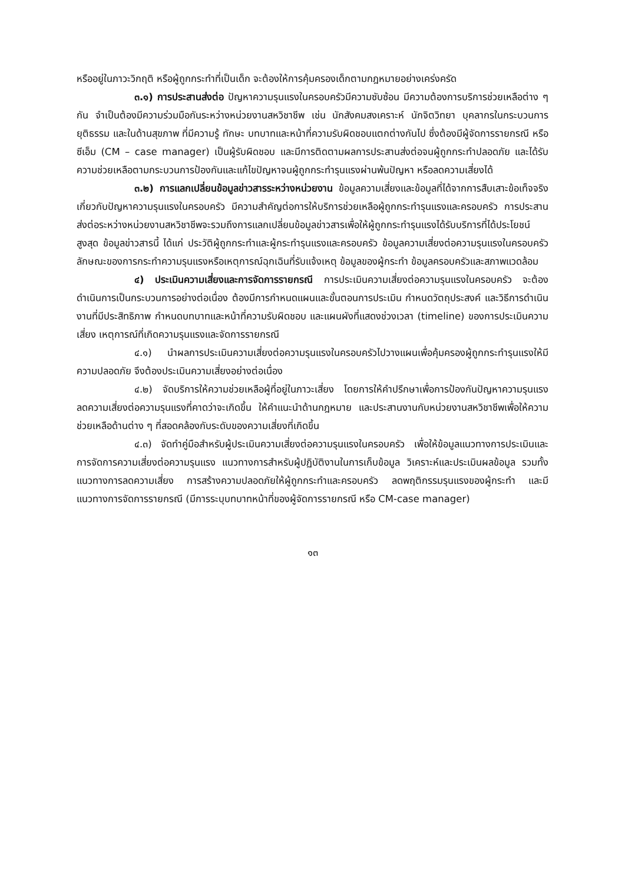หรืออยู่ในภาวะวิกฤติ หรือผู้ถูกกระทำที่เป็นเด็ก จะต้องให้การคุ้มครองเด็กตามกฎหมายอย่างเคร่งครัด
๓.๑) การประสานส่งต่อ ปัญหาความรุนแรงในครอบครัวมีความซับซ้อน มีความต้องการบริการช่วยเหลือต่าง ๆ กัน จำเป็นต้องมีความร่วมมือกันระหว่างหน่วยงานสหวิชาชีพ เช่น นักสังคมสงเคราะห์ นักจิตวิทยา บุคลากรในกระบวนการยุติธรรม และในด้านสุขภาพ ที่มีความรู้ ทักษะ บทบาทและหน้าที่ความรับผิดชอบแตกต่างกันไป ซึ่งต้องมีผู้จัดการรายกรณี หรือซีเอ็ม (CM – case manager) เป็นผู้รับผิดชอบ และมีการติดตามผลการประสานส่งต่อจนผู้ถูกกระทำปลอดภัย และได้รับความช่วยเหลือตามกระบวนการป้องกันและแก้ไขปัญหาจนผู้ถูกกระทำรุนแรงผ่านพ้นปัญหา หรือลดความเสี่ยงได้
๓.๒) การแลกเปลี่ยนข้อมูลข่าวสารระหว่างหน่วยงาน ข้อมูลความเสี่ยงและข้อมูลที่ได้จากการสืบเสาะข้อเท็จจริงเกี่ยวกับปัญหาความรุนแรงในครอบครัว มีความสำคัญต่อการให้บริการช่วยเหลือผู้ถูกกระทำรุนแรงและครอบครัว การประสานส่งต่อระหว่างหน่วยงานสหวิชาชีพจะรวมถึงการแลกเปลี่ยนข้อมูลข่าวสารเพื่อให้ผู้ถูกกระทำรุนแรงได้รับบริการที่ได้ประโยชน์สูงสุด ข้อมูลข่าวสารนี้ ได้แก่ ประวัติผู้ถูกกระทำและผู้กระทำรุนแรงและครอบครัว ข้อมูลความเสี่ยงต่อความรุนแรงในครอบครัว ลักษณะของการกระทำความรุนแรงหรือเหตุการณ์ฉุกเฉินที่รับแจ้งเหตุ ข้อมูลของผู้กระทำ ข้อมูลครอบครัวและสภาพแวดล้อม
๔) ประเมินความเสี่ยงและการจัดการรายกรณี การประเมินความเสี่ยงต่อความรุนแรงในครอบครัว จะต้องดำเนินการเป็นกระบวนการอย่างต่อเนื่อง ต้องมีการกำหนดแผนและขั้นตอนการประเมิน กำหนดวัตถุประสงค์ และวิธีการดำเนินงานที่มีประสิทธิภาพ กำหนดบทบาทและหน้าที่ความรับผิดชอบ และแผนผังที่แสดงช่วงเวลา (timeline) ของการประเมินความเสี่ยง เหตุการณ์ที่เกิดความรุนแรงและจัดการรายกรณี
๔.๑) นำผลการประเมินความเสี่ยงต่อความรุนแรงในครอบครัวไปวางแผนเพื่อคุ้มครองผู้ถูกกระทำรุนแรงให้มีความปลอดภัย จึงต้องประเมินความเสี่ยงอย่างต่อเนื่อง
๔.๒) จัดบริการให้ความช่วยเหลือผู้ที่อยู่ในภาวะเสี่ยง โดยการให้คำปรึกษาเพื่อการป้องกันปัญหาความรุนแรง ลดความเสี่ยงต่อความรุนแรงที่คาดว่าจะเกิดขึ้น ให้คำแนะนำด้านกฎหมาย และประสานงานกับหน่วยงานสหวิชาชีพเพื่อให้ความช่วยเหลือด้านต่าง ๆ ที่สอดคล้องกับระดับของความเสี่ยงที่เกิดขึ้น
๔.๓) จัดทำคู่มือสำหรับผู้ประเมินความเสี่ยงต่อความรุนแรงในครอบครัว เพื่อให้ข้อมูลแนวทางการประเมินและการจัดการความเสี่ยงต่อความรุนแรง แนวทางการสำหรับผู้ปฏิบัติงานในการเก็บข้อมูล วิเคราะห์และประเมินผลข้อมูล รวมทั้งแนวทางการลดความเสี่ยง การสร้างความปลอดภัยให้ผู้ถูกกระทำและครอบครัว ลดพฤติกรรมรุนแรงของผู้กระทำ และมีแนวทางการจัดการรายกรณี (มีการระบุบทบาทหน้าที่ของผู้จัดการรายกรณี หรือ CM-case manager)
๑๓